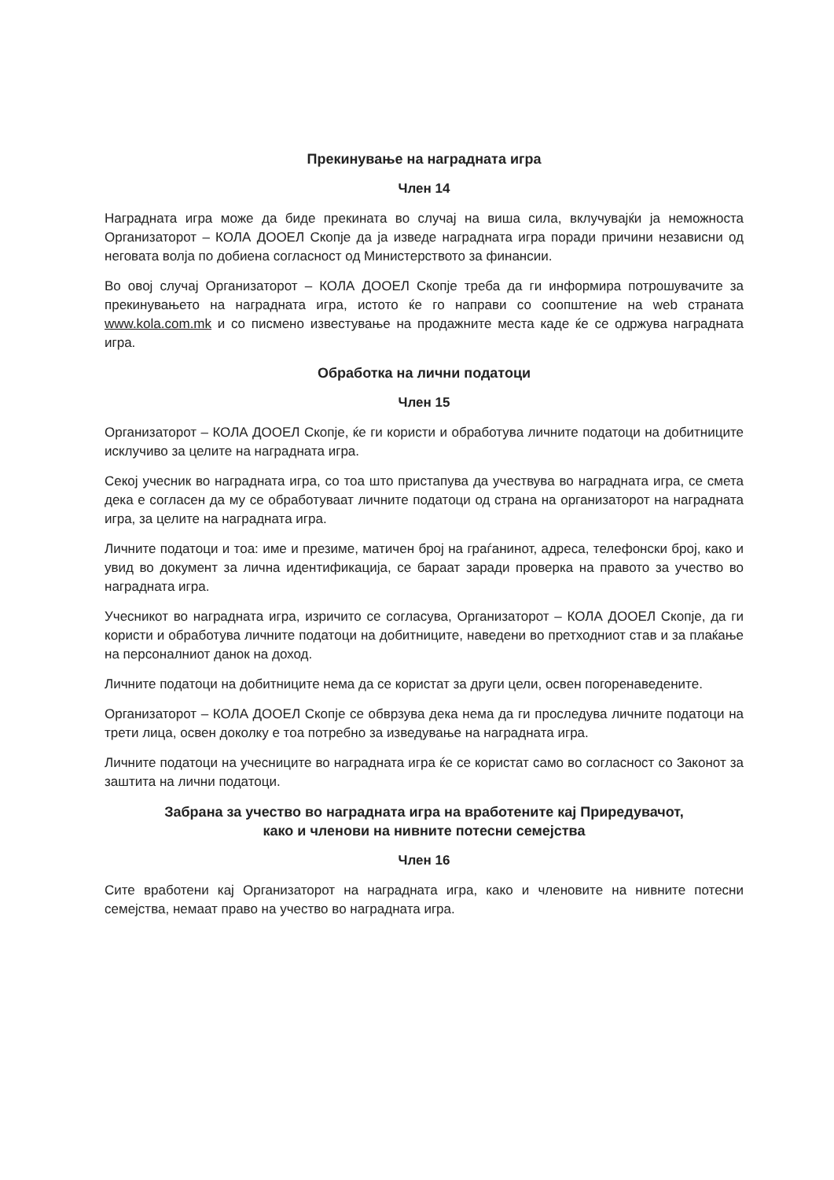Прекинување на наградната игра
Член 14
Наградната игра може да биде прекината во случај на виша сила, вклучувајќи ја неможноста Организаторот – КОЛА ДООЕЛ Скопје да ја изведе наградната игра поради причини независни од неговата волја по добиена согласност од Министерството за финансии.
Во овој случај Организаторот – КОЛА ДООЕЛ Скопје треба да ги информира потрошувачите за прекинувањето на наградната игра, истото ќе го направи со соопштение на web страната www.kola.com.mk и со писмено известување на продажните места каде ќе се одржува наградната игра.
Обработка на лични податоци
Член 15
Организаторот – КОЛА ДООЕЛ Скопје, ќе ги користи и обработува личните податоци на добитниците исклучиво за целите на наградната игра.
Секој учесник во наградната игра, со тоа што пристапува да учествува во наградната игра, се смета дека е согласен да му се обработуваат личните податоци од страна на организаторот на наградната игра, за целите на наградната игра.
Личните податоци и тоа: име и презиме, матичен број на граѓанинот, адреса, телефонски број, како и увид во документ за лична идентификација, се бараат заради проверка на правото за учество во наградната игра.
Учесникот во наградната игра, изричито се согласува, Организаторот – КОЛА ДООЕЛ Скопје, да ги користи и обработува личните податоци на добитниците, наведени во претходниот став и за плаќање на персоналниот данок на доход.
Личните податоци на добитниците нема да се користат за други цели, освен погоренаведените.
Организаторот – КОЛА ДООЕЛ Скопје се обврзува дека нема да ги проследува личните податоци на трети лица, освен доколку е тоа потребно за изведување на наградната игра.
Личните податоци на учесниците во наградната игра ќе се користат само во согласност со Законот за заштита на лични податоци.
Забрана за учество во наградната игра на вработените кај Приредувачот,
како и членови на нивните потесни семејства
Член 16
Сите вработени кај Организаторот на наградната игра, како и членовите на нивните потесни семејства, немаат право на учество во наградната игра.